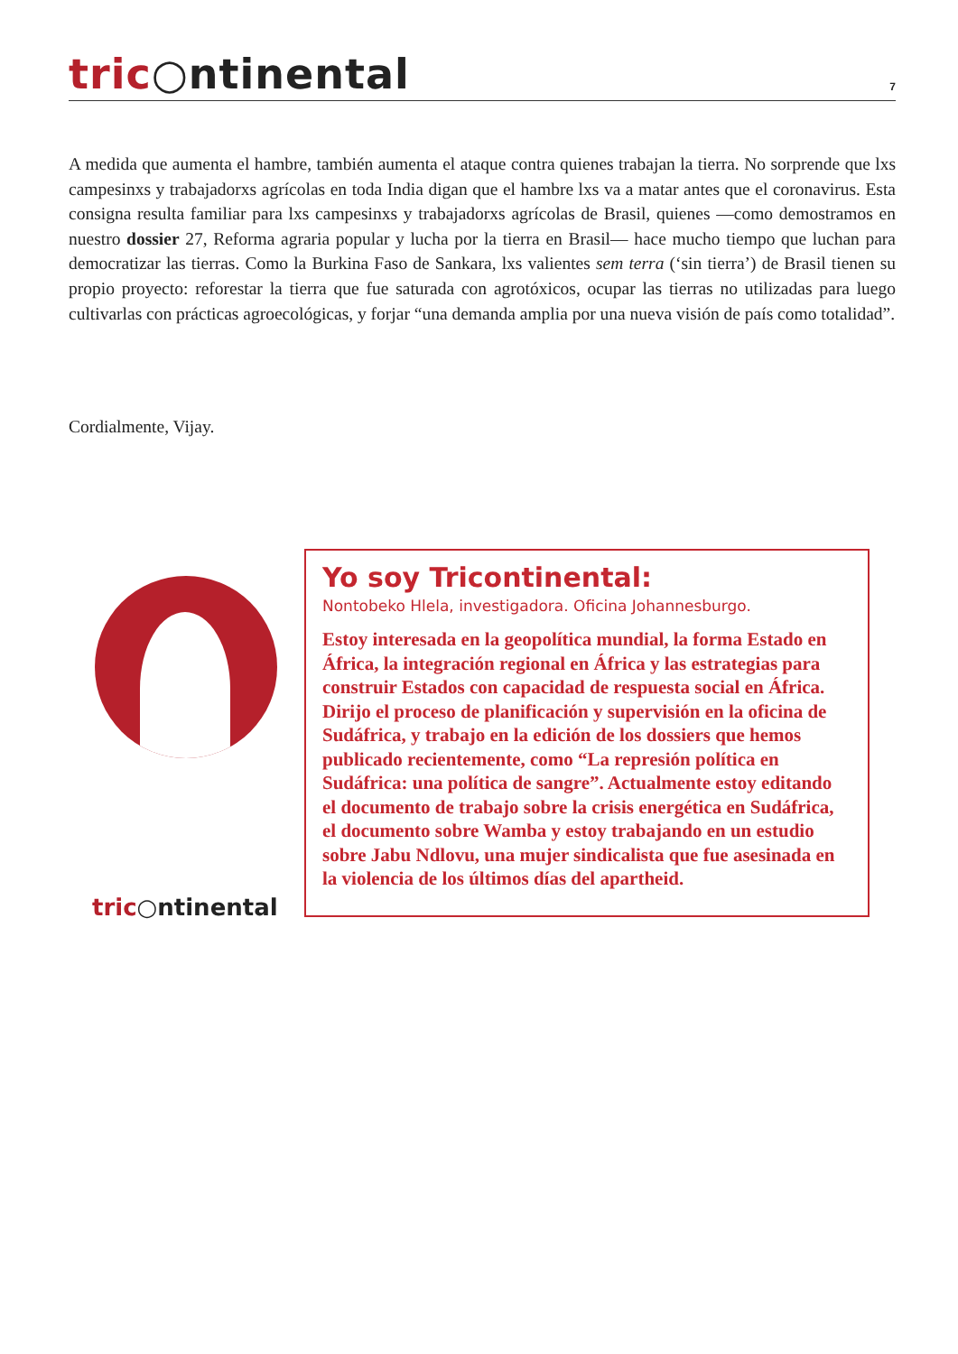tric○ntinental
7
A medida que aumenta el hambre, también aumenta el ataque contra quienes trabajan la tierra. No sorprende que lxs campesinxs y trabajadorxs agrícolas en toda India digan que el hambre lxs va a matar antes que el coronavirus. Esta consigna resulta familiar para lxs campesinxs y trabajadorxs agrícolas de Brasil, quienes —como demostramos en nuestro dossier 27, Reforma agraria popular y lucha por la tierra en Brasil— hace mucho tiempo que luchan para democratizar las tierras. Como la Burkina Faso de Sankara, lxs valientes sem terra (‘sin tierra’) de Brasil tienen su propio proyecto: reforestar la tierra que fue saturada con agrotóxicos, ocupar las tierras no utilizadas para luego cultivarlas con prácticas agroecológicas, y forjar “una demanda amplia por una nueva visión de país como totalidad”.
Cordialmente, Vijay.
tric○ntinental
Yo soy Tricontinental:
Nontobeko Hlela, investigadora. Oficina Johannesburgo.
Estoy interesada en la geopolítica mundial, la forma Estado en África, la integración regional en África y las estrategias para construir Estados con capacidad de respuesta social en África. Dirijo el proceso de planificación y supervisión en la oficina de Sudáfrica, y trabajo en la edición de los dossiers que hemos publicado recientemente, como “La represión política en Sudáfrica: una política de sangre”. Actualmente estoy editando el documento de trabajo sobre la crisis energética en Sudáfrica, el documento sobre Wamba y estoy trabajando en un estudio sobre Jabu Ndlovu, una mujer sindicalista que fue asesinada en la violencia de los últimos días del apartheid.